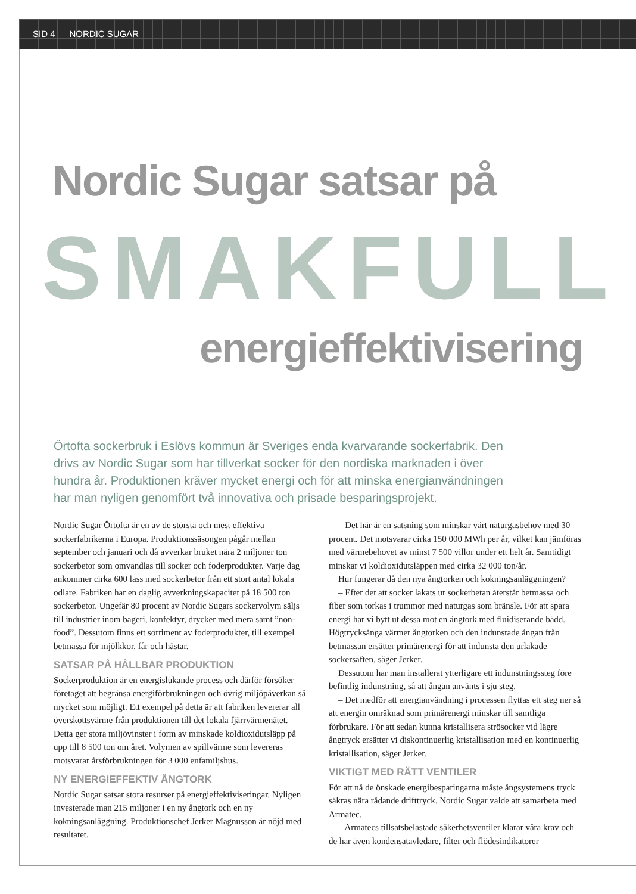SID 4 NORDIC SUGAR
Nordic Sugar satsar på
SMAKFULL
energieffektivisering
Örtofta sockerbruk i Eslövs kommun är Sveriges enda kvarvarande sockerfabrik. Den drivs av Nordic Sugar som har tillverkat socker för den nordiska marknaden i över hundra år. Produktionen kräver mycket energi och för att minska energianvändningen har man nyligen genomfört två innovativa och prisade besparingsprojekt.
Nordic Sugar Örtofta är en av de största och mest effektiva sockerfabrikerna i Europa. Produktionssäsongen pågår mellan september och januari och då avverkar bruket nära 2 miljoner ton sockerbetor som omvandlas till socker och foderprodukter. Varje dag ankommer cirka 600 lass med sockerbetor från ett stort antal lokala odlare. Fabriken har en daglig avverkningskapacitet på 18 500 ton sockerbetor. Ungefär 80 procent av Nordic Sugars sockervolym säljs till industrier inom bageri, konfektyr, drycker med mera samt ”non-food”. Dessutom finns ett sortiment av foderprodukter, till exempel betmassa för mjölkkor, får och hästar.
SATSAR PÅ HÅLLBAR PRODUKTION
Sockerproduktion är en energislukande process och därför försöker företaget att begränsa energiförbrukningen och övrig miljöpåverkan så mycket som möjligt. Ett exempel på detta är att fabriken levererar all överskottsvärme från produktionen till det lokala fjärrvärmenätet. Detta ger stora miljövinster i form av minskade koldioxidutsläpp på upp till 8 500 ton om året. Volymen av spillvärme som levereras motsvarar årsförbrukningen för 3 000 enfamiljshus.
NY ENERGIEFFEKTIV ÅNGTORK
Nordic Sugar satsar stora resurser på energieffektiviseringar. Nyligen investerade man 215 miljoner i en ny ångtork och en ny kokningsanläggning. Produktionschef Jerker Magnusson är nöjd med resultatet.
– Det här är en satsning som minskar vårt naturgasbehov med 30 procent. Det motsvarar cirka 150 000 MWh per år, vilket kan jämföras med värmebehovet av minst 7 500 villor under ett helt år. Samtidigt minskar vi koldioxidutsläppen med cirka 32 000 ton/år.
Hur fungerar då den nya ångtorken och kokningsanläggningen?
– Efter det att socker lakats ur sockerbetan återstår betmassa och fiber som torkas i trummor med naturgas som bränsle. För att spara energi har vi bytt ut dessa mot en ångtork med fluidiserande bädd. Högtrycksånga värmer ångtorken och den indunstade ångan från betmassan ersätter primärenergi för att indunsta den urlakade sockersaften, säger Jerker.
Dessutom har man installerat ytterligare ett indunstningssteg före befintlig indunstning, så att ångan använts i sju steg.
– Det medför att energianvändning i processen flyttas ett steg ner så att energin omräknad som primärenergi minskar till samtliga förbrukare. För att sedan kunna kristallisera strösocker vid lägre ångtryck ersätter vi diskontinuerlig kristallisation med en kontinuerlig kristallisation, säger Jerker.
VIKTIGT MED RÄTT VENTILER
För att nå de önskade energibesparingarna måste ångsystemens tryck säkras nära rådande drifttryck. Nordic Sugar valde att samarbeta med Armatec.
– Armatecs tillsatsbelastade säkerhetsventiler klarar våra krav och de har även kondensatavledare, filter och flödesindikatorer